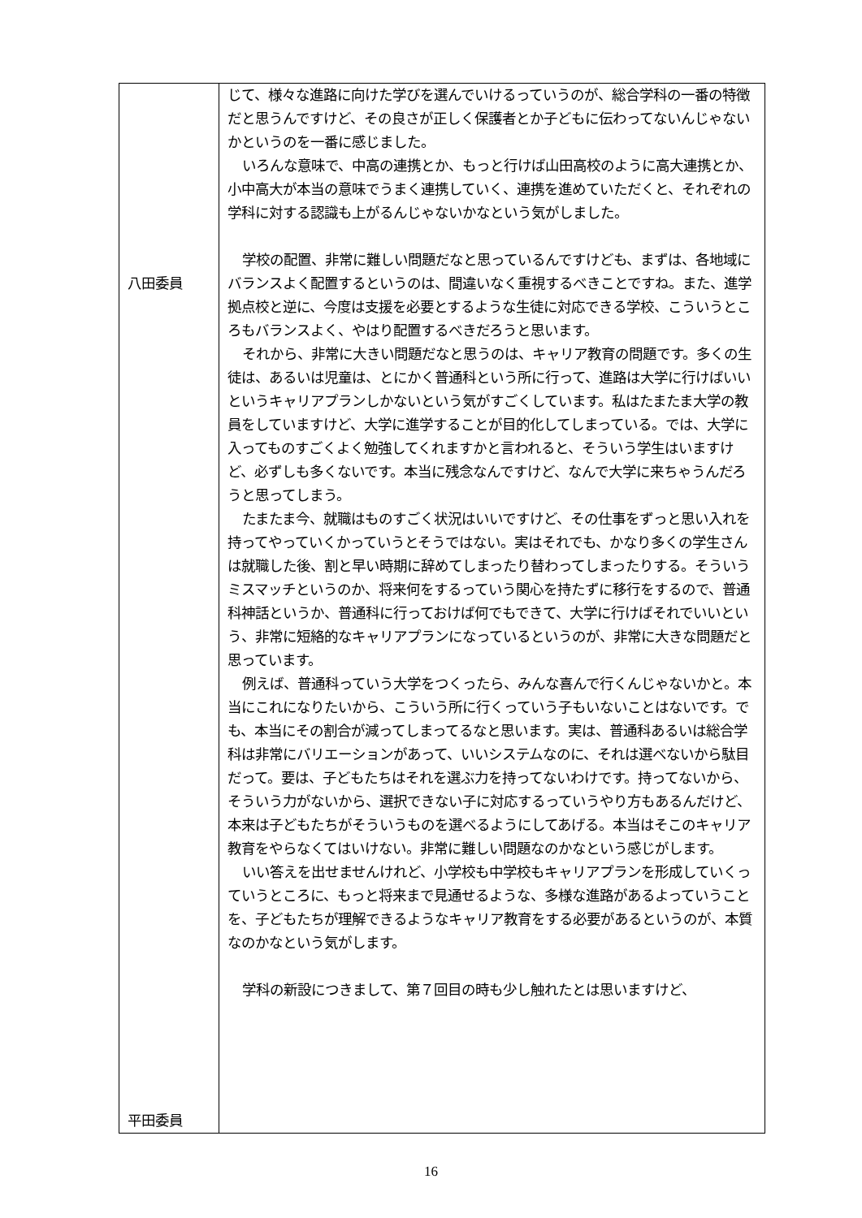| 八田委員 平田委員 | じて、様々な進路に向けた学びを選んでいけるっていうのが、総合学科の一番の特徴だと思うんですけど、その良さが正しく保護者とか子どもに伝わってないんじゃないかというのを一番に感じました。 いろんな意味で、中高の連携とか、もっと行けば山田高校のように高大連携とか、小中高大が本当の意味でうまく連携していく、連携を進めていただくと、それぞれの学科に対する認識も上がるんじゃないかなという気がしました。 学校の配置、非常に難しい問題だなと思っているんですけども、まずは、各地域にバランスよく配置するというのは、間違いなく重視するべきことですね。また、進学拠点校と逆に、今度は支援を必要とするような生徒に対応できる学校、こういうところもバランスよく、やはり配置するべきだろうと思います。 それから、非常に大きい問題だなと思うのは、キャリア教育の問題です。多くの生徒は、あるいは児童は、とにかく普通科という所に行って、進路は大学に行けばいいというキャリアプランしかないという気がすごくしています。私はたまたま大学の教員をしていますけど、大学に進学することが目的化してしまっている。では、大学に入ってものすごくよく勉強してくれますかと言われると、そういう学生はいますけど、必ずしも多くないです。本当に残念なんですけど、なんで大学に来ちゃうんだろうと思ってしまう。 たまたま今、就職はものすごく状況はいいですけど、その仕事をずっと思い入れを持ってやっていくかっていうとそうではない。実はそれでも、かなり多くの学生さんは就職した後、割と早い時期に辞めてしまったり替わってしまったりする。そういうミスマッチというのか、将来何をするっていう関心を持たずに移行をするので、普通科神話というか、普通科に行っておけば何でもできて、大学に行けばそれでいいという、非常に短絡的なキャリアプランになっているというのが、非常に大きな問題だと思っています。 例えば、普通科っていう大学をつくったら、みんな喜んで行くんじゃないかと。本当にこれになりたいから、こういう所に行くっていう子もいないことはないです。でも、本当にその割合が減ってしまってるなと思います。実は、普通科あるいは総合学科は非常にバリエーションがあって、いいシステムなのに、それは選べないから駄目だって。要は、子どもたちはそれを選ぶ力を持ってないわけです。持ってないから、そういう力がないから、選択できない子に対応するっていうやり方もあるんだけど、本来は子どもたちがそういうものを選べるようにしてあげる。本当はそこのキャリア教育をやらなくてはいけない。非常に難しい問題なのかなという感じがします。 いい答えを出せませんけれど、小学校も中学校もキャリアプランを形成していくっていうところに、もっと将来まで見通せるような、多様な進路があるよっていうことを、子どもたちが理解できるようなキャリア教育をする必要があるというのが、本質なのかなという気がします。 学科の新設につきまして、第７回目の時も少し触れたとは思いますけど、 |
16